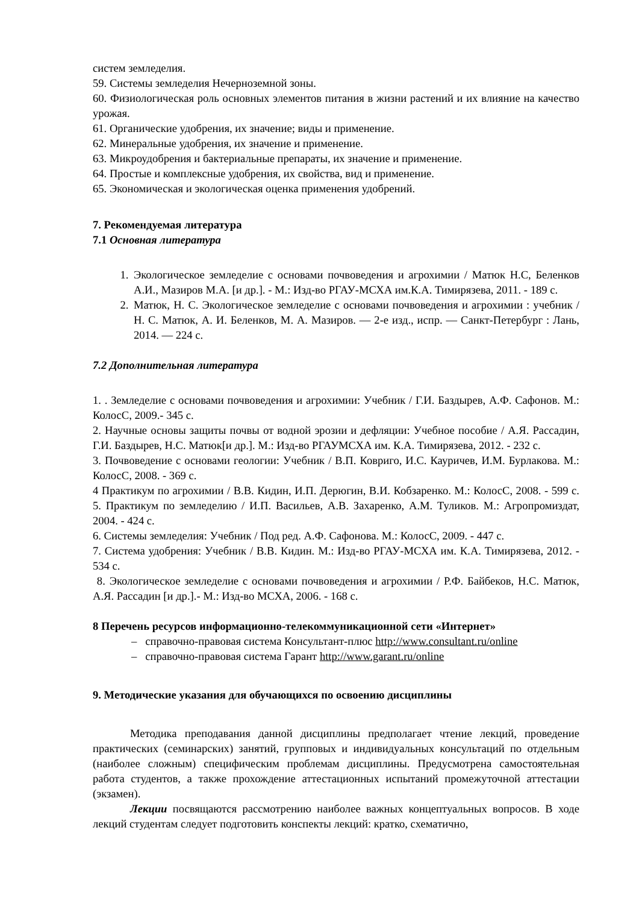систем земледелия.
59. Системы земледелия Нечерноземной зоны.
60. Физиологическая роль основных элементов питания в жизни растений и их влияние на качество урожая.
61. Органические удобрения, их значение; виды и применение.
62. Минеральные удобрения, их значение и применение.
63. Микроудобрения и бактериальные препараты, их значение и применение.
64. Простые и комплексные удобрения, их свойства, вид и применение.
65. Экономическая и экологическая оценка применения удобрений.
7. Рекомендуемая литература
7.1 Основная литература
1. Экологическое земледелие с основами почвоведения и агрохимии / Матюк Н.С, Беленков А.И., Мазиров М.А. [и др.]. - М.: Изд-во РГАУ-МСХА им.К.А. Тимирязева, 2011. - 189 с.
2. Матюк, Н. С. Экологическое земледелие с основами почвоведения и агрохимии : учебник / Н. С. Матюк, А. И. Беленков, М. А. Мазиров. — 2-е изд., испр. — Санкт-Петербург : Лань, 2014. — 224 с.
7.2 Дополнительная литература
1. . Земледелие с основами почвоведения и агрохимии: Учебник / Г.И. Баздырев, А.Ф. Сафонов. М.: КолосС, 2009.- 345 с.
2. Научные основы защиты почвы от водной эрозии и дефляции: Учебное пособие / А.Я. Рассадин, Г.И. Баздырев, Н.С. Матюк[и др.]. М.: Изд-во РГАУМСХА им. К.А. Тимирязева, 2012. - 232 с.
3. Почвоведение с основами геологии: Учебник / В.П. Ковриго, И.С. Кауричев, И.М. Бурлакова. М.: КолосС, 2008. - 369 с.
4 Практикум по агрохимии / В.В. Кидин, И.П. Дерюгин, В.И. Кобзаренко. М.: КолосС, 2008. - 599 с. 5. Практикум по земледелию / И.П. Васильев, А.В. Захаренко, А.М. Туликов. М.: Агропромиздат, 2004. - 424 с.
6. Системы земледелия: Учебник / Под ред. А.Ф. Сафонова. М.: КолосС, 2009. - 447 с.
7. Система удобрения: Учебник / В.В. Кидин. М.: Изд-во РГАУ-МСХА им. К.А. Тимирязева, 2012. - 534 с.
8. Экологическое земледелие с основами почвоведения и агрохимии / Р.Ф. Байбеков, Н.С. Матюк, А.Я. Рассадин [и др.].- М.: Изд-во МСХА, 2006. - 168 с.
8 Перечень ресурсов информационно-телекоммуникационной сети «Интернет»
– справочно-правовая система Консультант-плюс http://www.consultant.ru/online
– справочно-правовая система Гарант http://www.garant.ru/online
9. Методические указания для обучающихся по освоению дисциплины
Методика преподавания данной дисциплины предполагает чтение лекций, проведение практических (семинарских) занятий, групповых и индивидуальных консультаций по отдельным (наиболее сложным) специфическим проблемам дисциплины. Предусмотрена самостоятельная работа студентов, а также прохождение аттестационных испытаний промежуточной аттестации (экзамен).
Лекции посвящаются рассмотрению наиболее важных концептуальных вопросов. В ходе лекций студентам следует подготовить конспекты лекций: кратко, схематично,